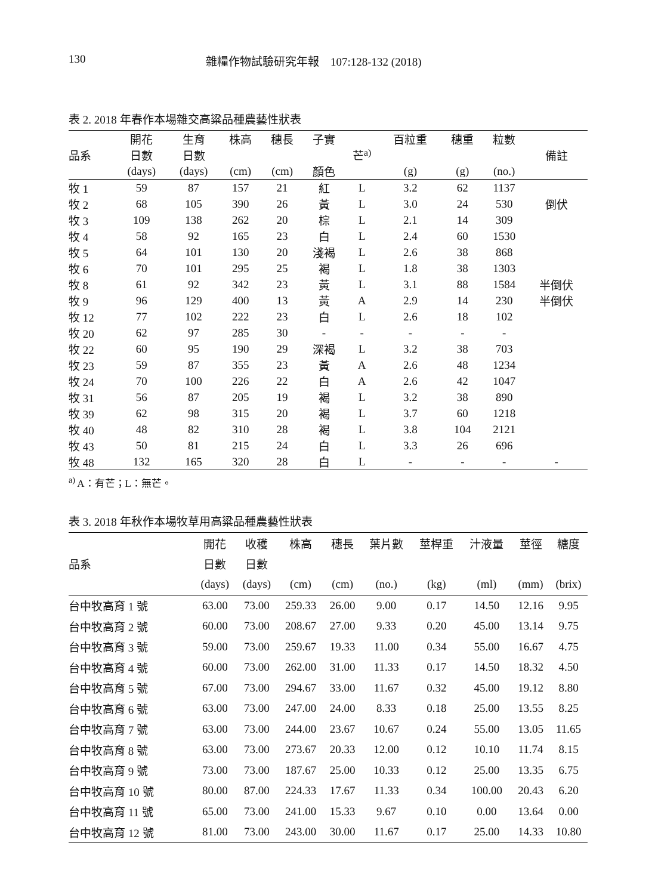130 雜糧作物試驗研究年報　107:128-132 (2018)
表 2. 2018 年春作本場雜交高粱品種農藝性狀表
| | 開花 | 生育 | 株高 | 穗長 | 子實 | | 百粒重 | 穗重 | 粒數 | |
| --- | --- | --- | --- | --- | --- | --- | --- | --- | --- | --- |
| 品系 | 日數 | 日數 | | | | 芒<sup>a)</sup> | | | | 備註 |
| | (days) | (days) | (cm) | (cm) | 顏色 | | (g) | (g) | (no.) | |
| 牧 1 | 59 | 87 | 157 | 21 | 紅 | L | 3.2 | 62 | 1137 | |
| 牧 2 | 68 | 105 | 390 | 26 | 黃 | L | 3.0 | 24 | 530 | 倒伏 |
| 牧 3 | 109 | 138 | 262 | 20 | 棕 | L | 2.1 | 14 | 309 | |
| 牧 4 | 58 | 92 | 165 | 23 | 白 | L | 2.4 | 60 | 1530 | |
| 牧 5 | 64 | 101 | 130 | 20 | 淺褐 | L | 2.6 | 38 | 868 | |
| 牧 6 | 70 | 101 | 295 | 25 | 褐 | L | 1.8 | 38 | 1303 | |
| 牧 8 | 61 | 92 | 342 | 23 | 黃 | L | 3.1 | 88 | 1584 | 半倒伏 |
| 牧 9 | 96 | 129 | 400 | 13 | 黃 | A | 2.9 | 14 | 230 | 半倒伏 |
| 牧 12 | 77 | 102 | 222 | 23 | 白 | L | 2.6 | 18 | 102 | |
| 牧 20 | 62 | 97 | 285 | 30 | - | - | - | - | - | |
| 牧 22 | 60 | 95 | 190 | 29 | 深褐 | L | 3.2 | 38 | 703 | |
| 牧 23 | 59 | 87 | 355 | 23 | 黃 | A | 2.6 | 48 | 1234 | |
| 牧 24 | 70 | 100 | 226 | 22 | 白 | A | 2.6 | 42 | 1047 | |
| 牧 31 | 56 | 87 | 205 | 19 | 褐 | L | 3.2 | 38 | 890 | |
| 牧 39 | 62 | 98 | 315 | 20 | 褐 | L | 3.7 | 60 | 1218 | |
| 牧 40 | 48 | 82 | 310 | 28 | 褐 | L | 3.8 | 104 | 2121 | |
| 牧 43 | 50 | 81 | 215 | 24 | 白 | L | 3.3 | 26 | 696 | |
| 牧 48 | 132 | 165 | 320 | 28 | 白 | L | - | - | - | - |
<sup>a)</sup> A：有芒；L：無芒。
表 3. 2018 年秋作本場牧草用高粱品種農藝性狀表
| | 開花 | 收穫 | 株高 | 穗長 | 葉片數 | 莖桿重 | 汁液量 | 莖徑 | 糖度 |
| --- | --- | --- | --- | --- | --- | --- | --- | --- | --- |
| 品系 | 日數 | 日數 | | | | | | | |
| | (days) | (days) | (cm) | (cm) | (no.) | (kg) | (ml) | (mm) | (brix) |
| 台中牧高育 1 號 | 63.00 | 73.00 | 259.33 | 26.00 | 9.00 | 0.17 | 14.50 | 12.16 | 9.95 |
| 台中牧高育 2 號 | 60.00 | 73.00 | 208.67 | 27.00 | 9.33 | 0.20 | 45.00 | 13.14 | 9.75 |
| 台中牧高育 3 號 | 59.00 | 73.00 | 259.67 | 19.33 | 11.00 | 0.34 | 55.00 | 16.67 | 4.75 |
| 台中牧高育 4 號 | 60.00 | 73.00 | 262.00 | 31.00 | 11.33 | 0.17 | 14.50 | 18.32 | 4.50 |
| 台中牧高育 5 號 | 67.00 | 73.00 | 294.67 | 33.00 | 11.67 | 0.32 | 45.00 | 19.12 | 8.80 |
| 台中牧高育 6 號 | 63.00 | 73.00 | 247.00 | 24.00 | 8.33 | 0.18 | 25.00 | 13.55 | 8.25 |
| 台中牧高育 7 號 | 63.00 | 73.00 | 244.00 | 23.67 | 10.67 | 0.24 | 55.00 | 13.05 | 11.65 |
| 台中牧高育 8 號 | 63.00 | 73.00 | 273.67 | 20.33 | 12.00 | 0.12 | 10.10 | 11.74 | 8.15 |
| 台中牧高育 9 號 | 73.00 | 73.00 | 187.67 | 25.00 | 10.33 | 0.12 | 25.00 | 13.35 | 6.75 |
| 台中牧高育 10 號 | 80.00 | 87.00 | 224.33 | 17.67 | 11.33 | 0.34 | 100.00 | 20.43 | 6.20 |
| 台中牧高育 11 號 | 65.00 | 73.00 | 241.00 | 15.33 | 9.67 | 0.10 | 0.00 | 13.64 | 0.00 |
| 台中牧高育 12 號 | 81.00 | 73.00 | 243.00 | 30.00 | 11.67 | 0.17 | 25.00 | 14.33 | 10.80 |